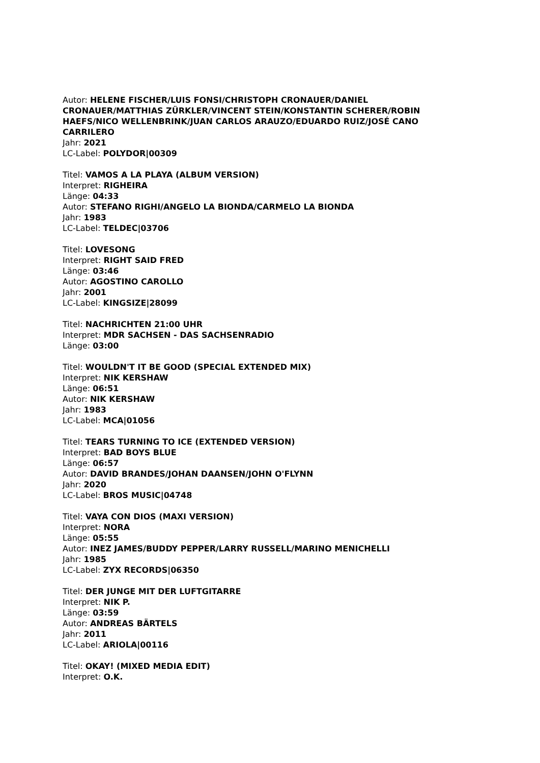Autor: HELENE FISCHER/LUIS FONSI/CHRISTOPH CRONAUER/DANIEL CRONAUER/MATTHIAS ZÜRKLER/VINCENT STEIN/KONSTANTIN SCHERER/ROBIN HAEFS/NICO WELLENBRINK/JUAN CARLOS ARAUZO/EDUARDO RUIZ/JOSÉ CANO CARRILERO
Jahr: 2021
LC-Label: POLYDOR|00309
Titel: VAMOS A LA PLAYA (ALBUM VERSION)
Interpret: RIGHEIRA
Länge: 04:33
Autor: STEFANO RIGHI/ANGELO LA BIONDA/CARMELO LA BIONDA
Jahr: 1983
LC-Label: TELDEC|03706
Titel: LOVESONG
Interpret: RIGHT SAID FRED
Länge: 03:46
Autor: AGOSTINO CAROLLO
Jahr: 2001
LC-Label: KINGSIZE|28099
Titel: NACHRICHTEN 21:00 UHR
Interpret: MDR SACHSEN - DAS SACHSENRADIO
Länge: 03:00
Titel: WOULDN'T IT BE GOOD (SPECIAL EXTENDED MIX)
Interpret: NIK KERSHAW
Länge: 06:51
Autor: NIK KERSHAW
Jahr: 1983
LC-Label: MCA|01056
Titel: TEARS TURNING TO ICE (EXTENDED VERSION)
Interpret: BAD BOYS BLUE
Länge: 06:57
Autor: DAVID BRANDES/JOHAN DAANSEN/JOHN O'FLYNN
Jahr: 2020
LC-Label: BROS MUSIC|04748
Titel: VAYA CON DIOS (MAXI VERSION)
Interpret: NORA
Länge: 05:55
Autor: INEZ JAMES/BUDDY PEPPER/LARRY RUSSELL/MARINO MENICHELLI
Jahr: 1985
LC-Label: ZYX RECORDS|06350
Titel: DER JUNGE MIT DER LUFTGITARRE
Interpret: NIK P.
Länge: 03:59
Autor: ANDREAS BÄRTELS
Jahr: 2011
LC-Label: ARIOLA|00116
Titel: OKAY! (MIXED MEDIA EDIT)
Interpret: O.K.